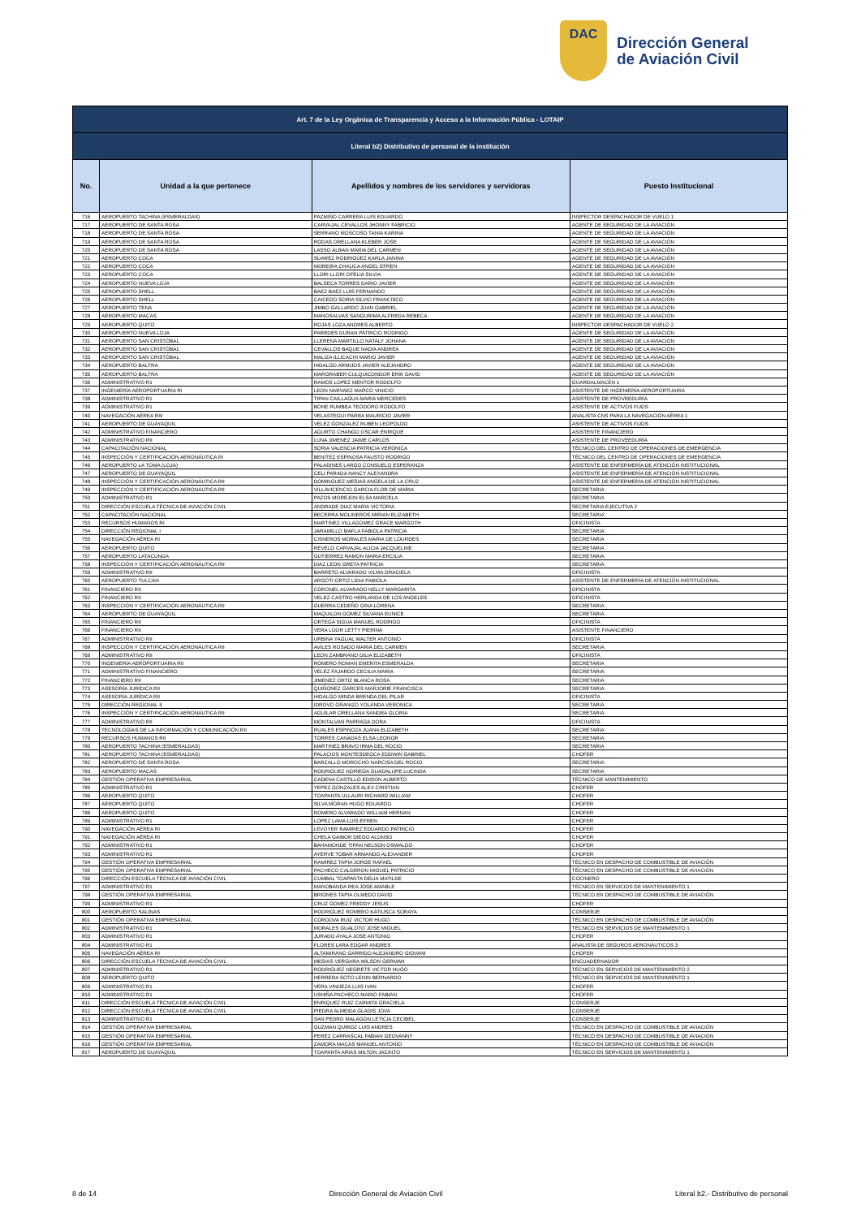DAC
Dirección General
de Aviación Civil
| Art. 7 de la Ley Orgánica de Transparencia y Acceso a la Información Pública - LOTAIP | | | |
| Literal b2) Distributivo de personal de la institución | | | |
| No. | Unidad a la que pertenece | Apellidos y nombres de los servidores y servidoras | Puesto Institucional |
| 716 | AEROPUERTO TACHINA (ESMERALDAS) | PAZMIÑO CARRERA LUIS EDUARDO | INSPECTOR DESPACHADOR DE VUELO 1 |
| 717 | AEROPUERTO DE SANTA ROSA | CARVAJAL CEVALLOS JHONNY FABRICIO | AGENTE DE SEGURIDAD DE LA AVIACIÓN |
| 718 | AEROPUERTO DE SANTA ROSA | SERRANO MOSCOSO TANIA KARINA | AGENTE DE SEGURIDAD DE LA AVIACIÓN |
| 719 | AEROPUERTO DE SANTA ROSA | RODAS ORELLANA KLEBER JOSE | AGENTE DE SEGURIDAD DE LA AVIACIÓN |
| 720 | AEROPUERTO DE SANTA ROSA | LASSO ALBAN MARIA DEL CARMEN | AGENTE DE SEGURIDAD DE LA AVIACIÓN |
| 721 | AEROPUERTO COCA | SUAREZ RODRIGUEZ KARLA JANINA | AGENTE DE SEGURIDAD DE LA AVIACIÓN |
| 722 | AEROPUERTO COCA | MOREIRA CHAUCA ANGEL EFREN | AGENTE DE SEGURIDAD DE LA AVIACIÓN |
| 723 | AEROPUERTO COCA | LLORI LLORI OFELIA SILVIA | AGENTE DE SEGURIDAD DE LA AVIACIÓN |
| 724 | AEROPUERTO NUEVA LOJA | BALSECA TORRES DARIO JAVIER | AGENTE DE SEGURIDAD DE LA AVIACIÓN |
| 725 | AEROPUERTO SHELL | BAEZ BAEZ LUIS FERNANDO | AGENTE DE SEGURIDAD DE LA AVIACIÓN |
| 726 | AEROPUERTO SHELL | CAICEDO SORIA SILVIO FRANCISCO | AGENTE DE SEGURIDAD DE LA AVIACIÓN |
| 727 | AEROPUERTO TENA | JIMBO GALLARDO JUAN GABRIEL | AGENTE DE SEGURIDAD DE LA AVIACIÓN |
| 728 | AEROPUERTO MACAS | MANOSALVAS SANGURIMA ALFREDA REBECA | AGENTE DE SEGURIDAD DE LA AVIACIÓN |
| 729 | AEROPUERTO QUITO | ROJAS LOZA ANDRES ALBERTO | INSPECTOR DESPACHADOR DE VUELO 2 |
| 730 | AEROPUERTO NUEVA LOJA | PAREDES DURAN PATRICIO RODRIGO | AGENTE DE SEGURIDAD DE LA AVIACIÓN |
| 731 | AEROPUERTO SAN CRISTÓBAL | LLERENA MARTILLO NATALY JOHANA | AGENTE DE SEGURIDAD DE LA AVIACIÓN |
| 732 | AEROPUERTO SAN CRISTÓBAL | CEVALLOS BAQUE NADIA ANDREA | AGENTE DE SEGURIDAD DE LA AVIACIÓN |
| 733 | AEROPUERTO SAN CRISTÓBAL | MALIZA ILLICACHI MARIO JAVIER | AGENTE DE SEGURIDAD DE LA AVIACIÓN |
| 734 | AEROPUERTO BALTRA | HIDALGO ARMIJOS JAVIER ALEJANDRO | AGENTE DE SEGURIDAD DE LA AVIACIÓN |
| 735 | AEROPUERTO BALTRA | MARGRABER CULQUICONDOR ERIK DAVID | AGENTE DE SEGURIDAD DE LA AVIACIÓN |
| 736 | ADMINISTRATIVO R1 | RAMOS LOPEZ MENTOR RODOLFO | GUARDALMACÉN 1 |
| 737 | INGENIERÍA AEROPORTUARIA RI | LEON NARVAEZ MARCO VINICIO | ASISTENTE DE INGENIERÍA AEROPORTUARIA |
| 738 | ADMINISTRATIVO R1 | TIPAN CAILLAGUA MARIA MERCEDES | ASISTENTE DE PROVEEDURÍA |
| 739 | ADMINISTRATIVO R1 | BONE RUMBEA TEODORO RODOLFO | ASISTENTE DE ACTIVOS FIJOS |
| 740 | NAVEGACIÓN AÉREA RIII | VELASTEGUI PARRA MAURICIO JAVIER | ANALISTA CNS PARA LA NAVEGACIÓN AÉREA 1 |
| 741 | AEROPUERTO DE GUAYAQUIL | VELEZ GONZALEZ RUBEN LEOPOLDO | ASISTENTE DE ACTIVOS FIJOS |
| 742 | ADMINISTRATIVO FINANCIERO | AGURTO CHANGO OSCAR ENRIQUE | ASISTENTE FINANCIERO |
| 743 | ADMINISTRATIVO RII | LUNA JIMENEZ JAIME CARLOS | ASISTENTE DE PROVEEDURÍA |
| 744 | CAPACITACIÓN NACIONAL | SORIA VALENCIA PATRICIA VERONICA | TÉCNICO DEL CENTRO DE OPERACIONES DE EMERGENCIA |
| 745 | INSPECCIÓN Y CERTIFICACIÓN AERONÁUTICA RI | BENITEZ ESPINOSA FAUSTO RODRIGO | TÉCNICO DEL CENTRO DE OPERACIONES DE EMERGENCIA |
| 746 | AEROPUERTO LA TOMA (LOJA) | PALADINES LARGO CONSUELO ESPERANZA | ASISTENTE DE ENFERMERÍA DE ATENCIÓN INSTITUCIONAL |
| 747 | AEROPUERTO DE GUAYAQUIL | CELI PARADA NANCY ALEXANDRA | ASISTENTE DE ENFERMERÍA DE ATENCIÓN INSTITUCIONAL |
| 748 | INSPECCIÓN Y CERTIFICACIÓN AERONÁUTICA RII | DOMINGUEZ MESIAS ANGELA DE LA CRUZ | ASISTENTE DE ENFERMERÍA DE ATENCIÓN INSTITUCIONAL |
| 749 | INSPECCIÓN Y CERTIFICACIÓN AERONÁUTICA RII | VILLAVICENCIO GARCIA FLOR DE MARIA | SECRETARIA |
| 750 | ADMINISTRATIVO R1 | PAZOS MOREJON ELSA MARCELA | SECRETARIA |
| 751 | DIRECCIÓN ESCUELA TÉCNICA DE AVIACIÓN CIVIL | ANDRADE DIAZ MARIA VICTORIA | SECRETARIA EJECUTIVA 2 |
| 752 | CAPACITACIÓN NACIONAL | BECERRA MOLINEROS MIRIAN ELIZABETH | SECRETARIA |
| 753 | RECURSOS HUMANOS RI | MARTINEZ VILLAGOMEZ GRACE MARGOTH | OFICINISTA |
| 754 | DIRECCIÓN REGIONAL I | JARAMILLO MAFLA FABIOLA PATRICIA | SECRETARIA |
| 755 | NAVEGACIÓN AÉREA RI | CISNEROS MORALES MARIA DE LOURDES | SECRETARIA |
| 756 | AEROPUERTO QUITO | REVELO CARVAJAL ALICIA JACQUELINE | SECRETARIA |
| 757 | AEROPUERTO LATACUNGA | GUTIERREZ RAMON MARIA ERCILIA | SECRETARIA |
| 758 | INSPECCIÓN Y CERTIFICACIÓN AERONÁUTICA RII | DIAZ LEON GRETA PATRICIA | SECRETARIA |
| 759 | ADMINISTRATIVO RII | BARRETO ALVARADO VILMA GRACIELA | OFICINISTA |
| 760 | AEROPUERTO TULCÁN | ARGOTI ORTIZ LIDIA FABIOLA | ASISTENTE DE ENFERMERÍA DE ATENCIÓN INSTITUCIONAL |
| 761 | FINANCIERO RII | CORONEL ALVARADO NELLY MARGARITA | OFICINISTA |
| 762 | FINANCIERO RII | VELEZ CASTRO HERLANDA DE LOS ANGELES | OFICINISTA |
| 763 | INSPECCIÓN Y CERTIFICACIÓN AERONÁUTICA RII | GUERRA CEDEÑO GINA LORENA | SECRETARIA |
| 764 | AEROPUERTO DE GUAYAQUIL | MAQUILON GOMEZ SILVANA EUNICE | SECRETARIA |
| 765 | FINANCIERO RII | ORTEGA SIGUA MANUEL RODRIGO | OFICINISTA |
| 766 | FINANCIERO RII | VERA LOOR LETTY PIERINA | ASISTENTE FINANCIERO |
| 767 | ADMINISTRATIVO RII | URBINA YAGUAL WALTER ANTONIO | OFICINISTA |
| 768 | INSPECCIÓN Y CERTIFICACIÓN AERONÁUTICA RII | AVILES ROSADO MARIA DEL CARMEN | SECRETARIA |
| 769 | ADMINISTRATIVO RII | LEON ZAMBRANO DILIA ELIZABETH | OFICINISTA |
| 770 | INGENIERÍA AEROPORTUARIA RII | ROMERO ROMAN EMERITA ESMERALDA | SECRETARIA |
| 771 | ADMINISTRATIVO FINANCIERO | VELEZ FAJARDO CECILIA MARIA | SECRETARIA |
| 772 | FINANCIERO RII | JIMENEZ ORTIZ BLANCA ROSA | SECRETARIA |
| 773 | ASESORÍA JURÍDICA RII | QUIÑONEZ GARCES MARJORIE FRANCISCA | SECRETARIA |
| 774 | ASESORÍA JURÍDICA RII | HIDALGO MINDA BRENDA DEL PILAR | OFICINISTA |
| 775 | DIRECCIÓN REGIONAL II | IDROVO GRANIZO YOLANDA VERONICA | SECRETARIA |
| 776 | INSPECCIÓN Y CERTIFICACIÓN AERONÁUTICA RII | AGUILAR ORELLANA SANDRA GLORIA | SECRETARIA |
| 777 | ADMINISTRATIVO RII | MONTALVAN PARRAGA DORA | OFICINISTA |
| 778 | TECNOLOGÍAS DE LA INFORMACIÓN Y COMUNICACIÓN RII | RUALES ESPINOZA JUANA ELIZABETH | SECRETARIA |
| 779 | RECURSOS HUMANOS RII | TORRES CANADAS ELSA LEONOR | SECRETARIA |
| 780 | AEROPUERTO TACHINA (ESMERALDAS) | MARTINEZ BRAVO IRMA DEL ROCIO | SECRETARIA |
| 781 | AEROPUERTO TACHINA (ESMERALDAS) | PALACIOS MONTESDEOCA EDDWIN GABRIEL | CHOFER |
| 782 | AEROPUERTO DE SANTA ROSA | BARZALLO MOROCHO NARCISA DEL ROCIO | SECRETARIA |
| 783 | AEROPUERTO MACAS | RODRIGUEZ NORIEGA GUADALUPE LUCINDA | SECRETARIA |
| 784 | GESTIÓN OPERATIVA EMPRESARIAL | CADENA CASTILLO EDISON ALBERTO | TÉCNICO DE MANTENIMIENTO |
| 785 | ADMINISTRATIVO R1 | YEPEZ GONZALES ALEX CRISTIAN | CHOFER |
| 786 | AEROPUERTO QUITO | TOAPANTA ULLAURI RICHARD WILLIAM | CHOFER |
| 787 | AEROPUERTO QUITO | SILVA MORAN HUGO EDUARDO | CHOFER |
| 788 | AEROPUERTO QUITO | ROMERO ALVARADO WILLIAM HERNAN | CHOFER |
| 789 | ADMINISTRATIVO R1 | LOPEZ LAMA LUIS EFREN | CHOFER |
| 790 | NAVEGACIÓN AÉREA RI | LEVOYER RAMIREZ EDUARDO PATRICIO | CHOFER |
| 791 | NAVEGACIÓN AÉREA RI | CHELA GAIBOR DIEGO ALONSO | CHOFER |
| 792 | ADMINISTRATIVO R1 | BAHAMONDE TIPAN NELSON OSWALDO | CHOFER |
| 793 | ADMINISTRATIVO R1 | AYERVE TOBAR ARMANDO ALEXANDER | CHOFER |
| 794 | GESTIÓN OPERATIVA EMPRESARIAL | RAMIREZ TAPIA JORGE RAFAEL | TÉCNICO EN DESPACHO DE COMBUSTIBLE DE AVIACIÓN |
| 795 | GESTIÓN OPERATIVA EMPRESARIAL | PACHECO CALDERON MIGUEL PATRICIO | TÉCNICO EN DESPACHO DE COMBUSTIBLE DE AVIACIÓN |
| 796 | DIRECCIÓN ESCUELA TÉCNICA DE AVIACIÓN CIVIL | CUMBAL TOAPANTA DELIA MATILDE | COCINERO |
| 797 | ADMINISTRATIVO R1 | MANOBANDA REA JOSE AMABLE | TÉCNICO EN SERVICIOS DE MANTENIMIENTO 1 |
| 798 | GESTIÓN OPERATIVA EMPRESARIAL | BRIONES TAPIA OLMEDO DAVID | TÉCNICO EN DESPACHO DE COMBUSTIBLE DE AVIACIÓN |
| 799 | ADMINISTRATIVO R1 | CRUZ GOMEZ FREDDY JESUS | CHOFER |
| 800 | AEROPUERTO SALINAS | RODRIGUEZ ROMERO KATIUSCA SORAYA | CONSERJE |
| 801 | GESTIÓN OPERATIVA EMPRESARIAL | CORDOVA RUIZ VICTOR HUGO | TÉCNICO EN DESPACHO DE COMBUSTIBLE DE AVIACIÓN |
| 802 | ADMINISTRATIVO R1 | MORALES GUALOTO JOSE MIGUEL | TÉCNICO EN SERVICIOS DE MANTENIMIENTO 1 |
| 803 | ADMINISTRATIVO R1 | JURADO AYALA JOSE ANTONIO | CHOFER |
| 804 | ADMINISTRATIVO R1 | FLORES LARA EDGAR ANDRES | ANALISTA DE SEGUROS AERONÁUTICOS 3 |
| 805 | NAVEGACIÓN AÉREA RI | ALTAMIRANO GARRIDO ALEJANDRO GIOVANI | CHOFER |
| 806 | DIRECCIÓN ESCUELA TÉCNICA DE AVIACIÓN CIVIL | MESIAS VERGARA WILSON GERMAN | ENCUADERNADOR |
| 807 | ADMINISTRATIVO R1 | RODRIGUEZ NEGRETE VICTOR HUGO | TÉCNICO EN SERVICIOS DE MANTENIMIENTO 2 |
| 808 | AEROPUERTO QUITO | HERRERA SOTO LENIN BERNARDO | TÉCNICO EN SERVICIOS DE MANTENIMIENTO 1 |
| 809 | ADMINISTRATIVO R1 | VERA VINUEZA LUIS IVAN | CHOFER |
| 810 | ADMINISTRATIVO R1 | USHIÑA PACHECO MARIO FABIAN | CHOFER |
| 811 | DIRECCIÓN ESCUELA TÉCNICA DE AVIACIÓN CIVIL | ENRIQUEZ RUIZ CARMITA GRACIELA | CONSERJE |
| 812 | DIRECCIÓN ESCUELA TÉCNICA DE AVIACIÓN CIVIL | PIEDRA ALMEIDA GLADIS JOVA | CONSERJE |
| 813 | ADMINISTRATIVO R1 | SAN PEDRO MALAGON LETICIA CECIBEL | CONSERJE |
| 814 | GESTIÓN OPERATIVA EMPRESARIAL | GUZMAN QUIROZ LUIS ANDRES | TÉCNICO EN DESPACHO DE COMBUSTIBLE DE AVIACIÓN |
| 815 | GESTIÓN OPERATIVA EMPRESARIAL | PEREZ CARRASCAL FABIAN GEOVANNY | TÉCNICO EN DESPACHO DE COMBUSTIBLE DE AVIACIÓN |
| 816 | GESTIÓN OPERATIVA EMPRESARIAL | ZAMORA MACAS MANUEL ANTONIO | TÉCNICO EN DESPACHO DE COMBUSTIBLE DE AVIACIÓN |
| 817 | AEROPUERTO DE GUAYAQUIL | TOAPANTA ARIAS MILTON JACINTO | TÉCNICO EN SERVICIOS DE MANTENIMIENTO 1 |
8 de 14 Dirección General de Aviación Civil Literal b2.- Distributivo de personal